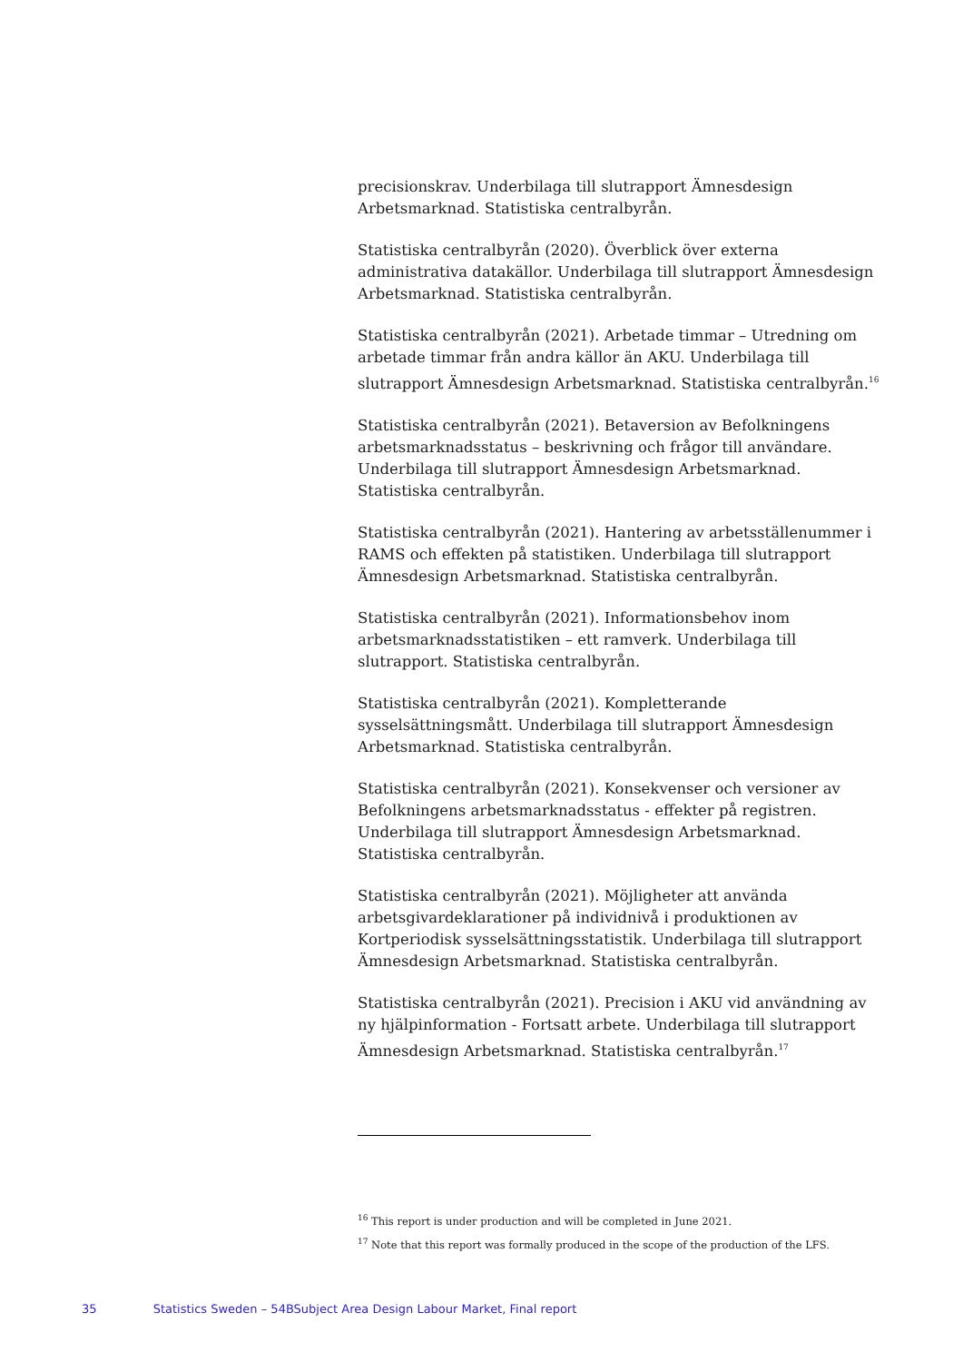precisionskrav. Underbilaga till slutrapport Ämnesdesign Arbetsmarknad. Statistiska centralbyrån.
Statistiska centralbyrån (2020). Överblick över externa administrativa datakällor. Underbilaga till slutrapport Ämnesdesign Arbetsmarknad. Statistiska centralbyrån.
Statistiska centralbyrån (2021). Arbetade timmar – Utredning om arbetade timmar från andra källor än AKU. Underbilaga till slutrapport Ämnesdesign Arbetsmarknad. Statistiska centralbyrån.<sup>16</sup>
Statistiska centralbyrån (2021). Betaversion av Befolkningens arbetsmarknadsstatus – beskrivning och frågor till användare. Underbilaga till slutrapport Ämnesdesign Arbetsmarknad. Statistiska centralbyrån.
Statistiska centralbyrån (2021). Hantering av arbetsställenummer i RAMS och effekten på statistiken. Underbilaga till slutrapport Ämnesdesign Arbetsmarknad. Statistiska centralbyrån.
Statistiska centralbyrån (2021). Informationsbehov inom arbetsmarknadsstatistiken – ett ramverk. Underbilaga till slutrapport. Statistiska centralbyrån.
Statistiska centralbyrån (2021). Kompletterande sysselsättningsmått. Underbilaga till slutrapport Ämnesdesign Arbetsmarknad. Statistiska centralbyrån.
Statistiska centralbyrån (2021). Konsekvenser och versioner av Befolkningens arbetsmarknadsstatus - effekter på registren. Underbilaga till slutrapport Ämnesdesign Arbetsmarknad. Statistiska centralbyrån.
Statistiska centralbyrån (2021). Möjligheter att använda arbetsgivardeklarationer på individnivå i produktionen av Kortperiodisk sysselsättningsstatistik. Underbilaga till slutrapport Ämnesdesign Arbetsmarknad. Statistiska centralbyrån.
Statistiska centralbyrån (2021). Precision i AKU vid användning av ny hjälpinformation - Fortsatt arbete. Underbilaga till slutrapport Ämnesdesign Arbetsmarknad. Statistiska centralbyrån.<sup>17</sup>
<sup>16</sup> This report is under production and will be completed in June 2021.
<sup>17</sup> Note that this report was formally produced in the scope of the production of the LFS.
35 Statistics Sweden – 54BSubject Area Design Labour Market, Final report